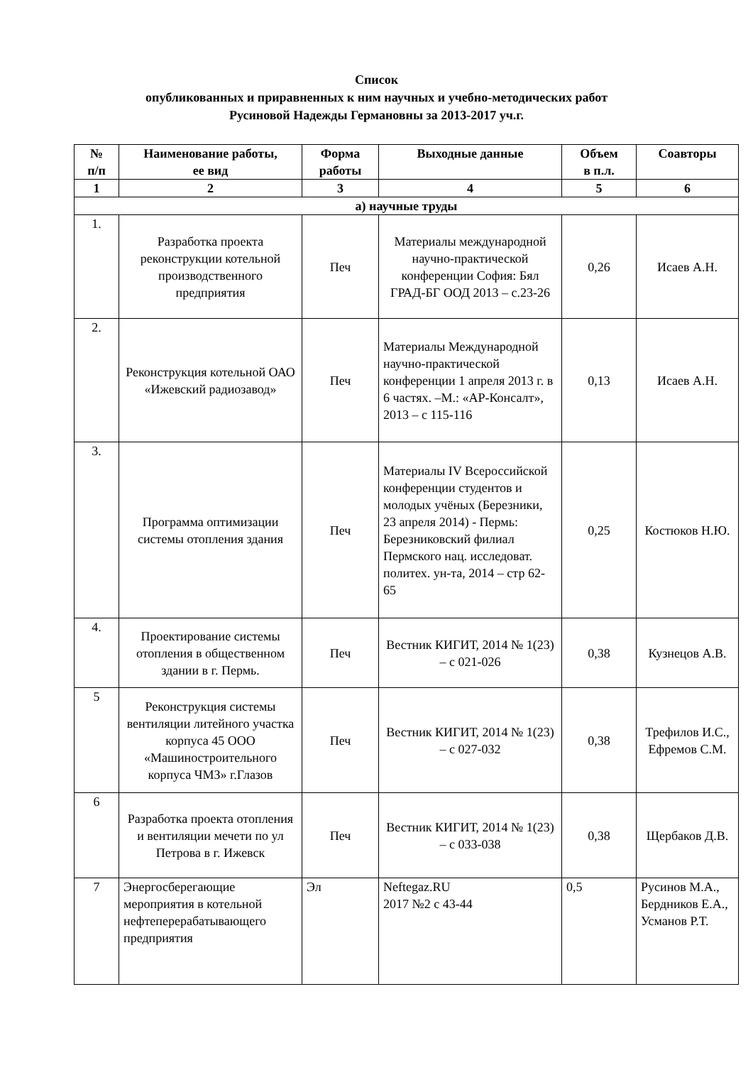Список
опубликованных и приравненных к ним научных и учебно-методических работ
Русиновой Надежды Германовны за 2013-2017 уч.г.
| № п/п | Наименование работы, ее вид | Форма работы | Выходные данные | Объем в п.л. | Соавторы |
| --- | --- | --- | --- | --- | --- |
| 1 | 2 | 3 | 4 | 5 | 6 |
| а) научные труды | | | | | |
| 1. | Разработка проекта реконструкции котельной производственного предприятия | Печ | Материалы международной научно-практической конференции София: Бял ГРАД-БГ ООД 2013 – с.23-26 | 0,26 | Исаев А.Н. |
| 2. | Реконструкция котельной ОАО «Ижевский радиозавод» | Печ | Материалы Международной научно-практической конференции 1 апреля 2013 г. в 6 частях. –М.: «АР-Консалт», 2013 – с 115-116 | 0,13 | Исаев А.Н. |
| 3. | Программа оптимизации системы отопления здания | Печ | Материалы IV Всероссийской конференции студентов и молодых учёных (Березники, 23 апреля 2014) - Пермь: Березниковский филиал Пермского нац. исследоват. политех. ун-та, 2014 – стр 62-65 | 0,25 | Костюков Н.Ю. |
| 4. | Проектирование системы отопления в общественном здании в г. Пермь. | Печ | Вестник КИГИТ, 2014 № 1(23) – с 021-026 | 0,38 | Кузнецов А.В. |
| 5 | Реконструкция системы вентиляции литейного участка корпуса 45 ООО «Машиностроительного корпуса ЧМЗ» г.Глазов | Печ | Вестник КИГИТ, 2014 № 1(23) – с 027-032 | 0,38 | Трефилов И.С., Ефремов С.М. |
| 6 | Разработка проекта отопления и вентиляции мечети по ул Петрова в г. Ижевск | Печ | Вестник КИГИТ, 2014 № 1(23) – с 033-038 | 0,38 | Щербаков Д.В. |
| 7 | Энергосберегающие мероприятия в котельной нефтеперерабатывающего предприятия | Эл | Neftegaz.RU 2017 №2 с 43-44 | 0,5 | Русинов М.А., Бердников Е.А., Усманов Р.Т. |